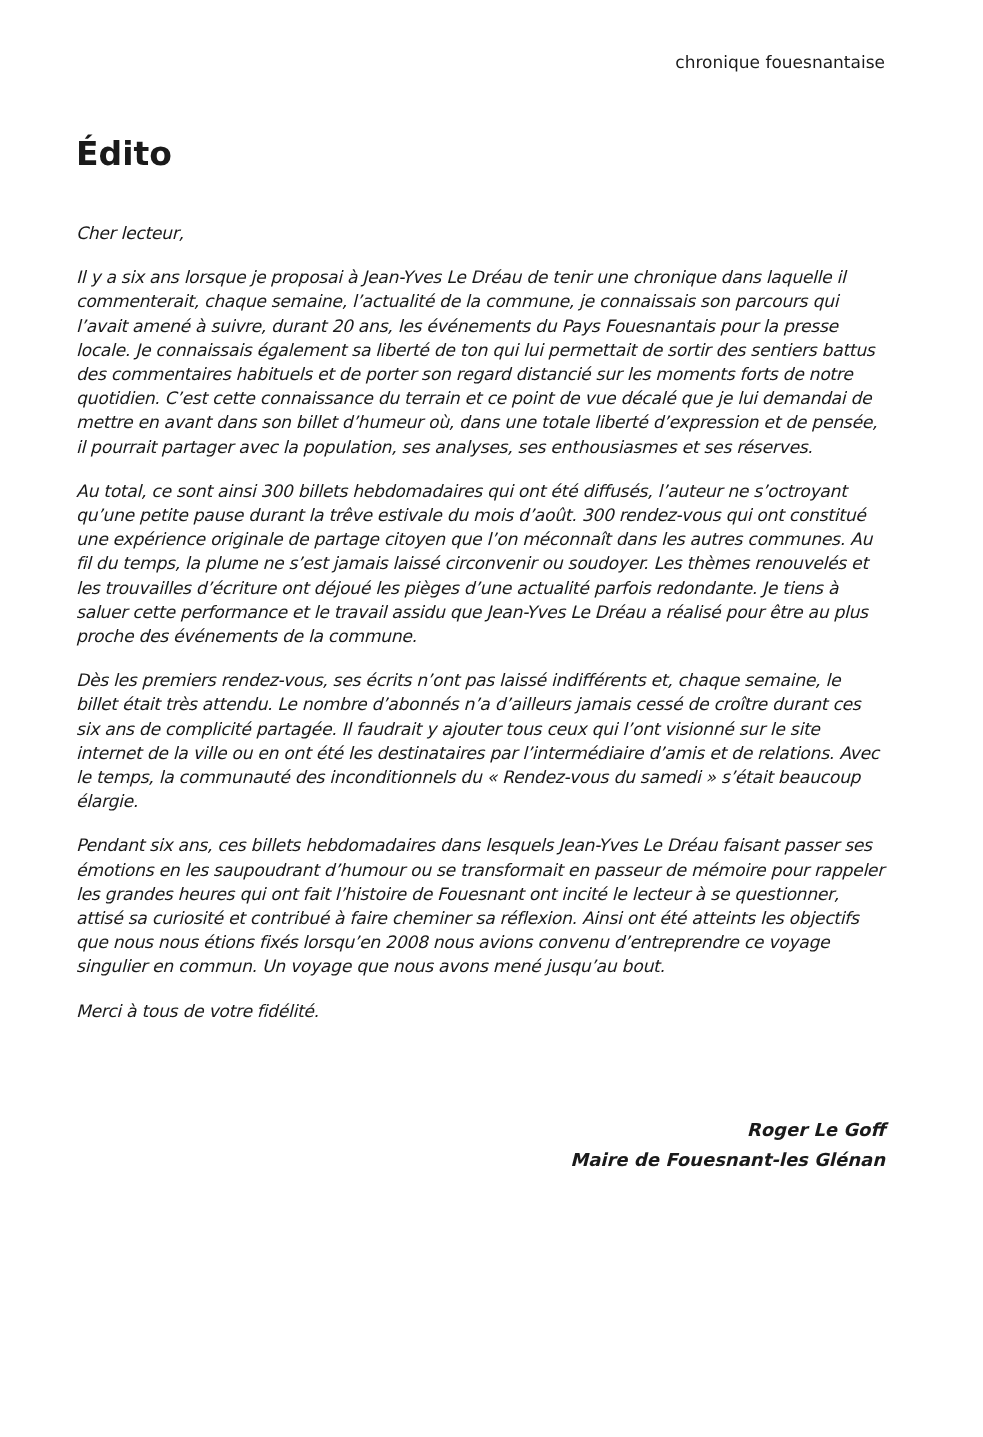chronique fouesnantaise
Édito
Cher lecteur,
Il y a six ans lorsque je proposai à Jean-Yves Le Dréau de tenir une chronique dans laquelle il commenterait, chaque semaine, l’actualité de la commune, je connaissais son parcours qui l’avait amené à suivre, durant 20 ans, les événements du Pays Fouesnantais pour la presse locale. Je connaissais également sa liberté de ton qui lui permettait de sortir des sentiers battus des commentaires habituels et de porter son regard distancié sur les moments forts de notre quotidien. C’est cette connaissance du terrain et ce point de vue décalé que je lui demandai de mettre en avant dans son billet d’humeur où, dans une totale liberté d’expression et de pensée, il pourrait partager avec la population, ses analyses, ses enthousiasmes et ses réserves.
Au total, ce sont ainsi 300 billets hebdomadaires qui ont été diffusés, l’auteur ne s’octroyant qu’une petite pause durant la trêve estivale du mois d’août. 300 rendez-vous qui ont constitué une expérience originale de partage citoyen que l’on méconnaît dans les autres communes. Au fil du temps, la plume ne s’est jamais laissé circonvenir ou soudoyer. Les thèmes renouvelés et les trouvailles d’écriture ont déjoué les pièges d’une actualité parfois redondante. Je tiens à saluer cette performance et le travail assidu que Jean-Yves Le Dréau a réalisé pour être au plus proche des événements de la commune.
Dès les premiers rendez-vous, ses écrits n’ont pas laissé indifférents et, chaque semaine, le billet était très attendu. Le nombre d’abonnés n’a d’ailleurs jamais cessé de croître durant ces six ans de complicité partagée. Il faudrait y ajouter tous ceux qui l’ont visionné sur le site internet de la ville ou en ont été les destinataires par l’intermédiaire d’amis et de relations. Avec le temps, la communauté des inconditionnels du « Rendez-vous du samedi » s’était beaucoup élargie.
Pendant six ans, ces billets hebdomadaires dans lesquels Jean-Yves Le Dréau faisant passer ses émotions en les saupoudrant d’humour ou se transformait en passeur de mémoire pour rappeler les grandes heures qui ont fait l’histoire de Fouesnant ont incité le lecteur à se questionner, attisé sa curiosité et contribué à faire cheminer sa réflexion. Ainsi ont été atteints les objectifs que nous nous étions fixés lorsqu’en 2008 nous avions convenu d’entreprendre ce voyage singulier en commun. Un voyage que nous avons mené jusqu’au bout.
Merci à tous de votre fidélité.
Roger Le Goff
Maire de Fouesnant-les Glénan